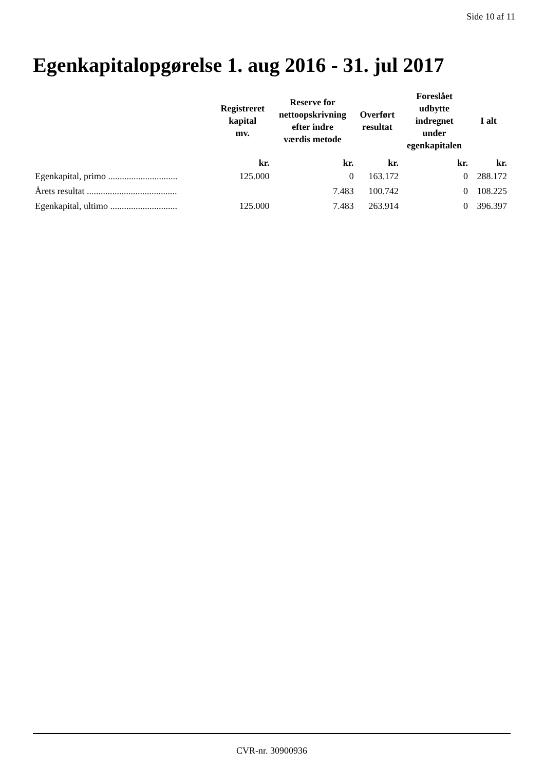Side 10 af 11
Egenkapitalopgørelse 1. aug 2016 - 31. jul 2017
| | Registreret kapital mv. | Reserve for nettoopskrivning efter indre værdis metode | Overført resultat | Foreslået udbytte indregnet under egenkapitalen | I alt |
| --- | --- | --- | --- | --- | --- |
| | kr. | kr. | kr. | kr. | kr. |
| Egenkapital, primo .............................. | 125.000 | 0 | 163.172 | 0 | 288.172 |
| Årets resultat ....................................... | | 7.483 | 100.742 | 0 | 108.225 |
| Egenkapital, ultimo ............................. | 125.000 | 7.483 | 263.914 | 0 | 396.397 |
CVR-nr. 30900936